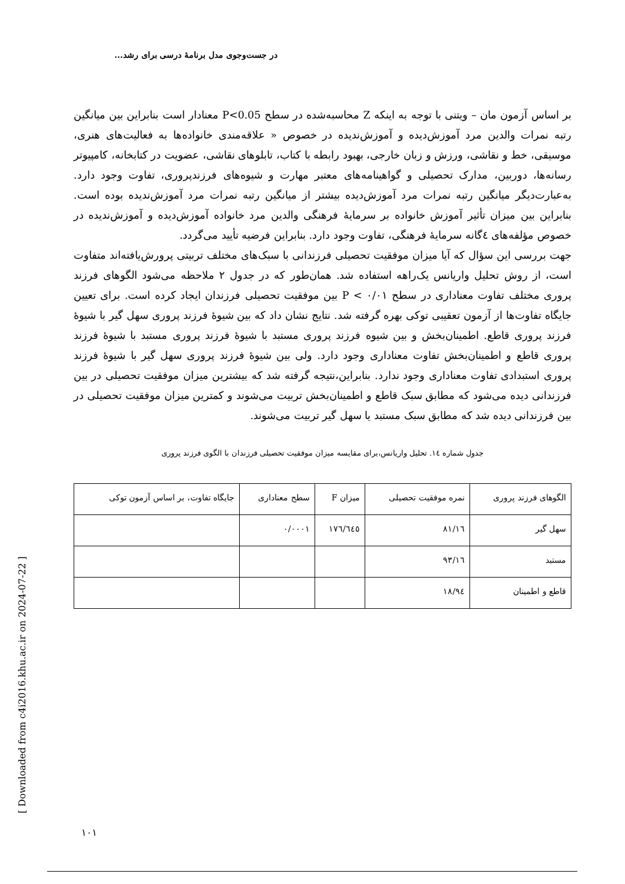در جست‌وجوی مدل برنامهٔ درسی برای رشد...
بر اساس آزمون مان – ویتنی با توجه به اینکه Z محاسبه‌شده در سطح P<0.05 معنادار است بنابراین بین میانگین رتبه نمرات والدین مرد آموزش‌دیده و آموزش‌ندیده در خصوص « علاقه‌مندی خانواده‌ها به فعالیت‌های هنری، موسیقی، خط و نقاشی، ورزش و زبان خارجی، بهبود رابطه با کتاب، تابلوهای نقاشی، عضویت در کتابخانه، کامپیوتر رسانه‌ها، دوربین، مدارک تحصیلی و گواهینامه‌های معتبر مهارت و شیوه‌های فرزندپروری، تفاوت وجود دارد. به‌عبارت‌دیگر میانگین رتبه نمرات مرد آموزش‌دیده بیشتر از میانگین رتبه نمرات مرد آموزش‌ندیده بوده است. بنابراین بین میزان تأثیر آموزش خانواده بر سرمایهٔ فرهنگی والدین مرد خانواده آموزش‌دیده و آموزش‌ندیده در خصوص مؤلفه‌های ٤گانه سرمایهٔ فرهنگی، تفاوت وجود دارد. بنابراین فرضیه تأیید می‌گردد.
جهت بررسی این سؤال که آیا میزان موفقیت تحصیلی فرزندانی با سبک‌های مختلف تربیتی پرورش‌یافته‌اند متفاوت است، از روش تحلیل واریانس یک‌راهه استفاده شد. همان‌طور که در جدول ۲ ملاحظه می‌شود الگوهای فرزند پروری مختلف تفاوت معناداری در سطح ۰/۰۱ > P بین موفقیت تحصیلی فرزندان ایجاد کرده است. برای تعیین جایگاه تفاوت‌ها از آزمون تعقیبی توکی بهره گرفته شد. نتایج نشان داد که بین شیوهٔ فرزند پروری سهل گیر با شیوهٔ فرزند پروری قاطع. اطمینان‌بخش و بین شیوه فرزند پروری مستبد با شیوهٔ فرزند پروری مستبد با شیوهٔ فرزند پروری قاطع و اطمینان‌بخش تفاوت معناداری وجود دارد. ولی بین شیوهٔ فرزند پروری سهل گیر با شیوهٔ فرزند پروری استبدادی تفاوت معناداری وجود ندارد. بنابراین،نتیجه گرفته شد که بیشترین میزان موفقیت تحصیلی در بین فرزندانی دیده می‌شود که مطابق سبک قاطع و اطمینان‌بخش تربیت می‌شوند و کمترین میزان موفقیت تحصیلی در بین فرزندانی دیده شد که مطابق سبک مستبد یا سهل گیر تربیت می‌شوند.
جدول شماره ١٤. تحلیل واریانس،برای مقایسه میزان موفقیت تحصیلی فرزندان با الگوی فرزند پروری
| الگوهای فرزند پروری | نمره موفقیت تحصیلی | میزان F | سطح معناداری | جایگاه تفاوت، بر اساس آزمون توکی |
| سهل گیر | ۱٦/۸۱ | ۱۷٦/٦٤٥ | ۰/۰۰۰۱ | |
| مستبد | ۱٦/۹۳ | | | |
| قاطع و اطمینان | ۱۸/۹٤ | | | |
[ Downloaded from c4i2016.khu.ac.ir on 2024-07-22 ]
۱۰۱